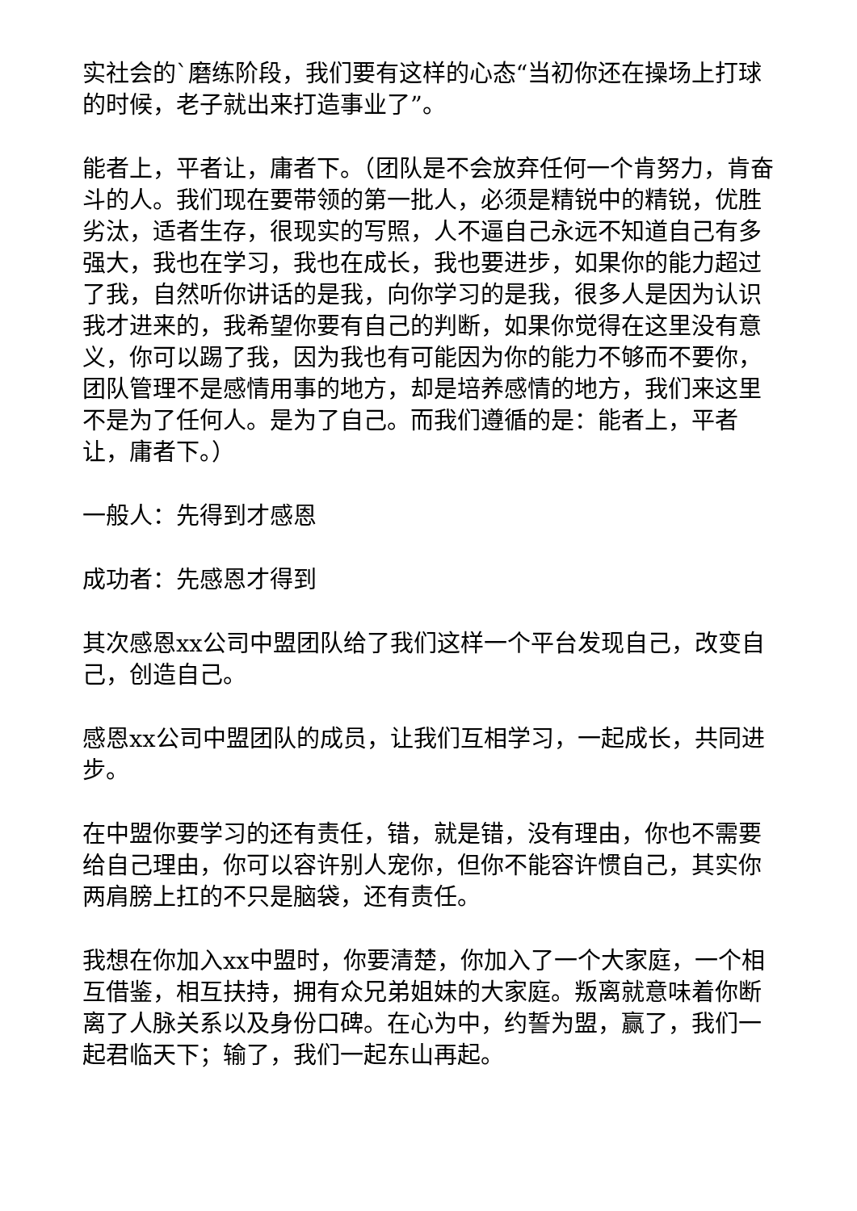实社会的`磨练阶段，我们要有这样的心态“当初你还在操场上打球的时候，老子就出来打造事业了”。
能者上，平者让，庸者下。（团队是不会放弃任何一个肯努力，肯奋斗的人。我们现在要带领的第一批人，必须是精锐中的精锐，优胜劣汰，适者生存，很现实的写照，人不逼自己永远不知道自己有多强大，我也在学习，我也在成长，我也要进步，如果你的能力超过了我，自然听你讲话的是我，向你学习的是我，很多人是因为认识我才进来的，我希望你要有自己的判断，如果你觉得在这里没有意义，你可以踢了我，因为我也有可能因为你的能力不够而不要你，团队管理不是感情用事的地方，却是培养感情的地方，我们来这里不是为了任何人。是为了自己。而我们遵循的是：能者上，平者让，庸者下。）
一般人：先得到才感恩
成功者：先感恩才得到
其次感恩xx公司中盟团队给了我们这样一个平台发现自己，改变自己，创造自己。
感恩xx公司中盟团队的成员，让我们互相学习，一起成长，共同进步。
在中盟你要学习的还有责任，错，就是错，没有理由，你也不需要给自己理由，你可以容许别人宠你，但你不能容许惯自己，其实你两肩膀上扛的不只是脑袋，还有责任。
我想在你加入xx中盟时，你要清楚，你加入了一个大家庭，一个相互借鉴，相互扶持，拥有众兄弟姐妹的大家庭。叛离就意味着你断离了人脉关系以及身份口碑。在心为中，约誓为盟，赢了，我们一起君临天下；输了，我们一起东山再起。